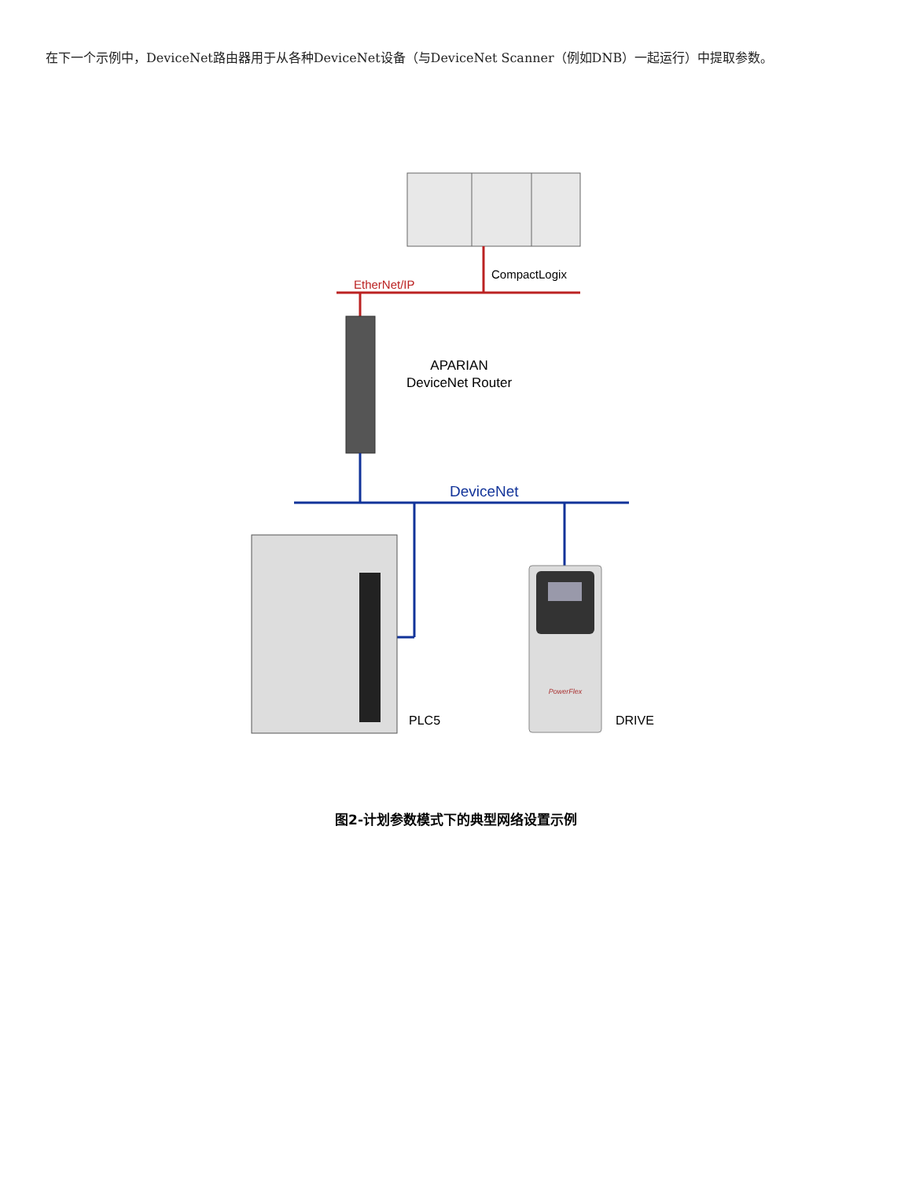在下一个示例中，DeviceNet路由器用于从各种DeviceNet设备（与DeviceNet Scanner（例如DNB）一起运行）中提取参数。
CompactLogix
EtherNet/IP
APARIAN
DeviceNet Router
DeviceNet
PLC5
PowerFlex
DRIVE
图2-计划参数模式下的典型网络设置示例